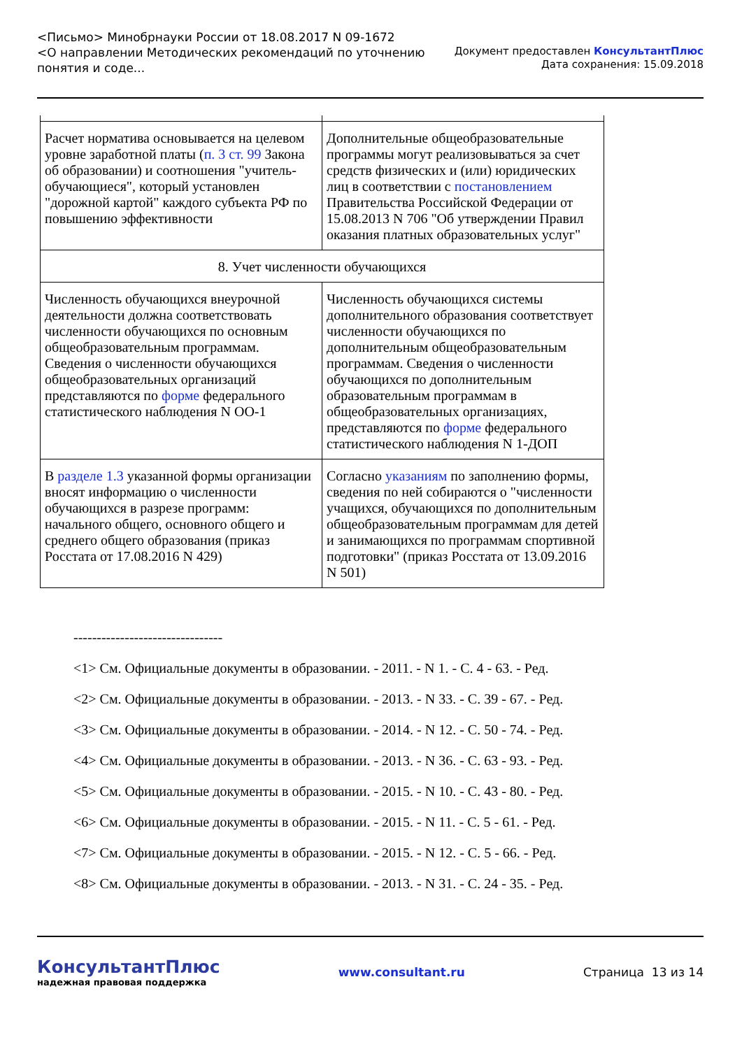<Письмо> Минобрнауки России от 18.08.2017 N 09-1672
<О направлении Методических рекомендаций по уточнению
понятия и соде...
Документ предоставлен КонсультантПлюс
Дата сохранения: 15.09.2018
| Расчет норматива основывается на целевом уровне заработной платы ( п. 3 ст. 99 Закона об образовании) и соотношения "учитель-обучающиеся", который установлен "дорожной картой" каждого субъекта РФ по повышению эффективности | Дополнительные общеобразовательные программы могут реализовываться за счет средств физических и (или) юридических лиц в соответствии с постановлением Правительства Российской Федерации от 15.08.2013 N 706 "Об утверждении Правил оказания платных образовательных услуг" |
| 8. Учет численности обучающихся | |
| Численность обучающихся внеурочной деятельности должна соответствовать численности обучающихся по основным общеобразовательным программам. Сведения о численности обучающихся общеобразовательных организаций представляются по форме федерального статистического наблюдения N ОО-1 | Численность обучающихся системы дополнительного образования соответствует численности обучающихся по дополнительным общеобразовательным программам. Сведения о численности обучающихся по дополнительным образовательным программам в общеобразовательных организациях, представляются по форме федерального статистического наблюдения N 1-ДОП |
| В разделе 1.3 указанной формы организации вносят информацию о численности обучающихся в разрезе программ: начального общего, основного общего и среднего общего образования (приказ Росстата от 17.08.2016 N 429) | Согласно указаниям по заполнению формы, сведения по ней собираются о "численности учащихся, обучающихся по дополнительным общеобразовательным программам для детей и занимающихся по программам спортивной подготовки" (приказ Росстата от 13.09.2016 N 501) |
--------------------------------
<1> См. Официальные документы в образовании. - 2011. - N 1. - С. 4 - 63. - Ред.
<2> См. Официальные документы в образовании. - 2013. - N 33. - С. 39 - 67. - Ред.
<3> См. Официальные документы в образовании. - 2014. - N 12. - С. 50 - 74. - Ред.
<4> См. Официальные документы в образовании. - 2013. - N 36. - С. 63 - 93. - Ред.
<5> См. Официальные документы в образовании. - 2015. - N 10. - С. 43 - 80. - Ред.
<6> См. Официальные документы в образовании. - 2015. - N 11. - С. 5 - 61. - Ред.
<7> См. Официальные документы в образовании. - 2015. - N 12. - С. 5 - 66. - Ред.
<8> См. Официальные документы в образовании. - 2013. - N 31. - С. 24 - 35. - Ред.
КонсультантПлюс
надежная правовая поддержка
www.consultant.ru Страница 13 из 14